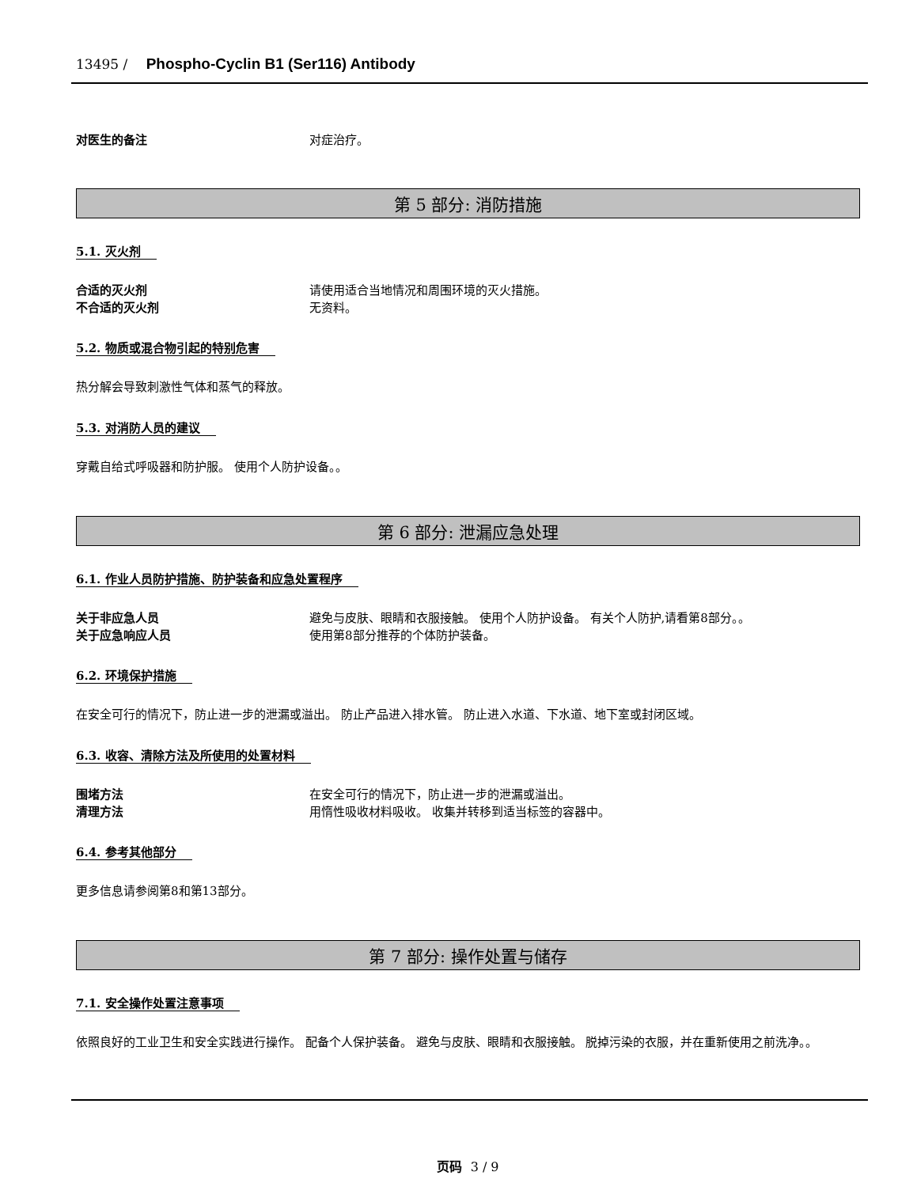13495 / Phospho-Cyclin B1 (Ser116) Antibody
对医生的备注 对症治疗。
第 5 部分: 消防措施
5.1. 灭火剂
合适的灭火剂 请使用适合当地情况和周围环境的灭火措施。
不合适的灭火剂 无资料。
5.2. 物质或混合物引起的特别危害
热分解会导致刺激性气体和蒸气的释放。
5.3. 对消防人员的建议
穿戴自给式呼吸器和防护服。 使用个人防护设备。。
第 6 部分: 泄漏应急处理
6.1. 作业人员防护措施、防护装备和应急处置程序
关于非应急人员 避免与皮肤、眼睛和衣服接触。 使用个人防护设备。 有关个人防护,请看第8部分。。
关于应急响应人员 使用第8部分推荐的个体防护装备。
6.2. 环境保护措施
在安全可行的情况下，防止进一步的泄漏或溢出。 防止产品进入排水管。 防止进入水道、下水道、地下室或封闭区域。
6.3. 收容、清除方法及所使用的处置材料
围堵方法 在安全可行的情况下，防止进一步的泄漏或溢出。
清理方法 用惰性吸收材料吸收。 收集并转移到适当标签的容器中。
6.4. 参考其他部分
更多信息请参阅第8和第13部分。
第 7 部分: 操作处置与储存
7.1. 安全操作处置注意事项
依照良好的工业卫生和安全实践进行操作。 配备个人保护装备。 避免与皮肤、眼睛和衣服接触。 脱掉污染的衣服，并在重新使用之前洗净。。
页码 3 / 9